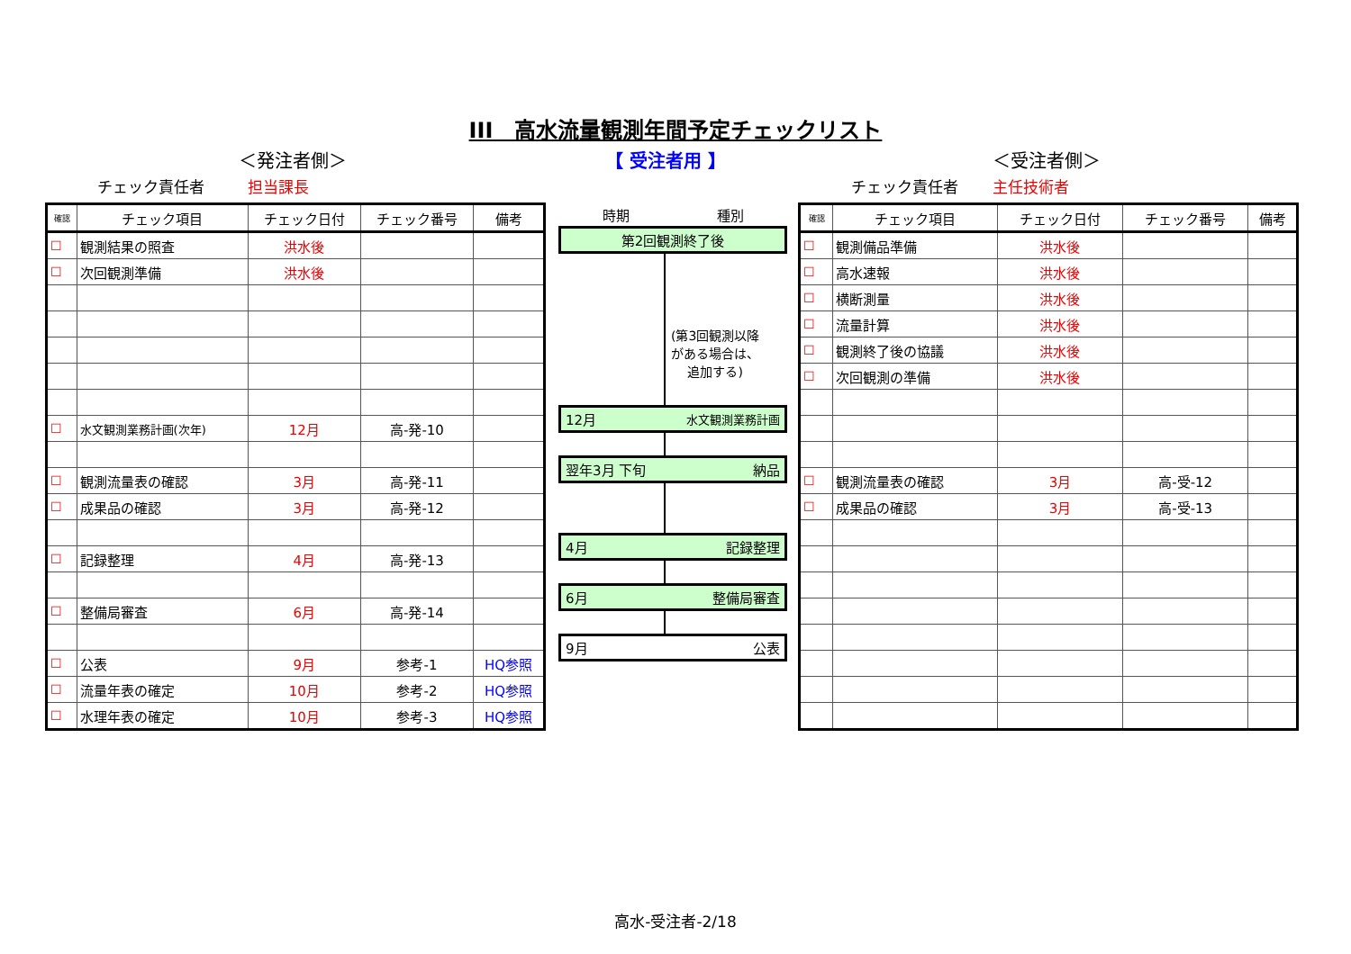III　高水流量観測年間予定チェックリスト
＜発注者側＞ 【 受注者用 】 ＜受注者側＞
チェック責任者 担当課長 チェック責任者 主任技術者
| 確認 | チェック項目 | チェック日付 | チェック番号 | 備考 |
| --- | --- | --- | --- | --- |
| ☐ | 観測結果の照査 | 洪水後 | | |
| ☐ | 次回観測準備 | 洪水後 | | |
| ☐ | 水文観測業務計画(次年) | 12月 | 高-発-10 | |
| ☐ | 観測流量表の確認 | 3月 | 高-発-11 | |
| ☐ | 成果品の確認 | 3月 | 高-発-12 | |
| ☐ | 記録整理 | 4月 | 高-発-13 | |
| ☐ | 整備局審査 | 6月 | 高-発-14 | |
| ☐ | 公表 | 9月 | 参考-1 | HQ参照 |
| ☐ | 流量年表の確定 | 10月 | 参考-2 | HQ参照 |
| ☐ | 水理年表の確定 | 10月 | 参考-3 | HQ参照 |
時期 種別
第2回観測終了後
(第3回観測以降
がある場合は、
追加する)
12月 水文観測業務計画
翌年3月 下旬 納品
4月 記録整理
6月 整備局審査
9月 公表
| 確認 | チェック項目 | チェック日付 | チェック番号 | 備考 |
| --- | --- | --- | --- | --- |
| ☐ | 観測備品準備 | 洪水後 | | |
| ☐ | 高水速報 | 洪水後 | | |
| ☐ | 横断測量 | 洪水後 | | |
| ☐ | 流量計算 | 洪水後 | | |
| ☐ | 観測終了後の協議 | 洪水後 | | |
| ☐ | 次回観測の準備 | 洪水後 | | |
| ☐ | 観測流量表の確認 | 3月 | 高-受-12 | |
| ☐ | 成果品の確認 | 3月 | 高-受-13 | |
高水-受注者-2/18